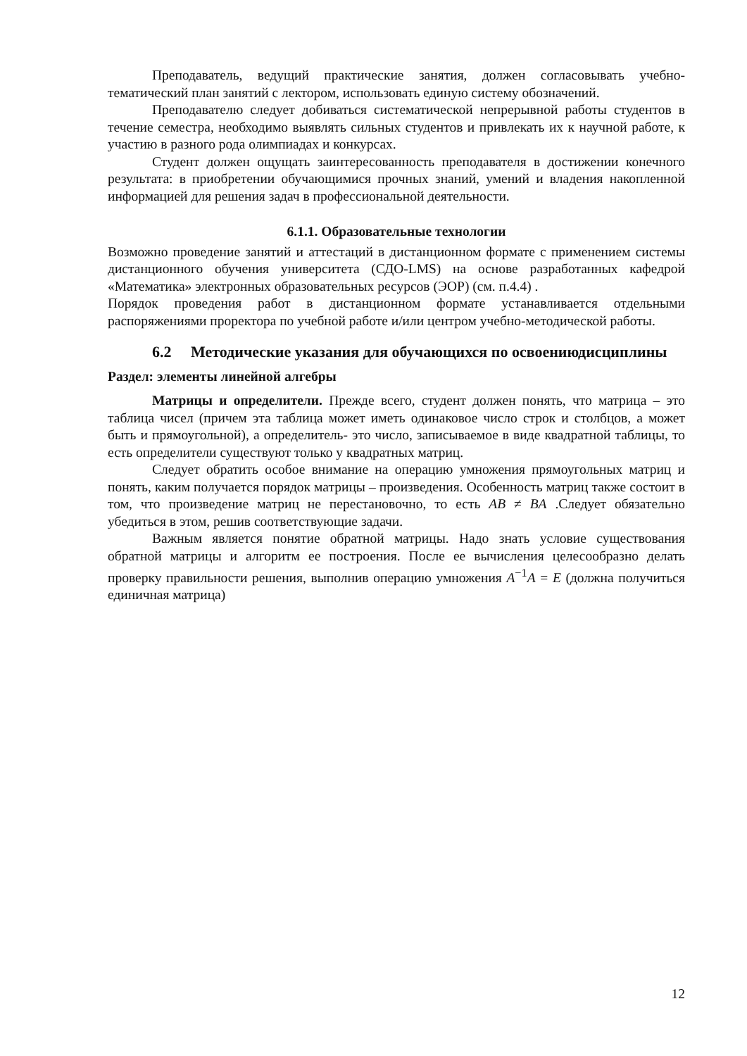Преподаватель, ведущий практические занятия, должен согласовывать учебно-тематический план занятий с лектором, использовать единую систему обозначений.
Преподавателю следует добиваться систематической непрерывной работы студентов в течение семестра, необходимо выявлять сильных студентов и привлекать их к научной работе, к участию в разного рода олимпиадах и конкурсах.
Студент должен ощущать заинтересованность преподавателя в достижении конечного результата: в приобретении обучающимися прочных знаний, умений и владения накопленной информацией для решения задач в профессиональной деятельности.
6.1.1. Образовательные технологии
Возможно проведение занятий и аттестаций в дистанционном формате с применением системы дистанционного обучения университета (СДО-LMS) на основе разработанных кафедрой «Математика» электронных образовательных ресурсов (ЭОР) (см. п.4.4) .
Порядок проведения работ в дистанционном формате устанавливается отдельными распоряжениями проректора по учебной работе и/или центром учебно-методической работы.
6.2 Методические указания для обучающихся по освоениюдисциплины
Раздел: элементы линейной алгебры
Матрицы и определители. Прежде всего, студент должен понять, что матрица – это таблица чисел (причем эта таблица может иметь одинаковое число строк и столбцов, а может быть и прямоугольной), а определитель- это число, записываемое в виде квадратной таблицы, то есть определители существуют только у квадратных матриц.
Следует обратить особое внимание на операцию умножения прямоугольных матриц и понять, каким получается порядок матрицы – произведения. Особенность матриц также состоит в том, что произведение матриц не перестановочно, то есть AB ≠ BA .Следует обязательно убедиться в этом, решив соответствующие задачи.
Важным является понятие обратной матрицы. Надо знать условие существования обратной матрицы и алгоритм ее построения. После ее вычисления целесообразно делать проверку правильности решения, выполнив операцию умножения A<sup>−1</sup>A = E (должна получиться единичная матрица)
12